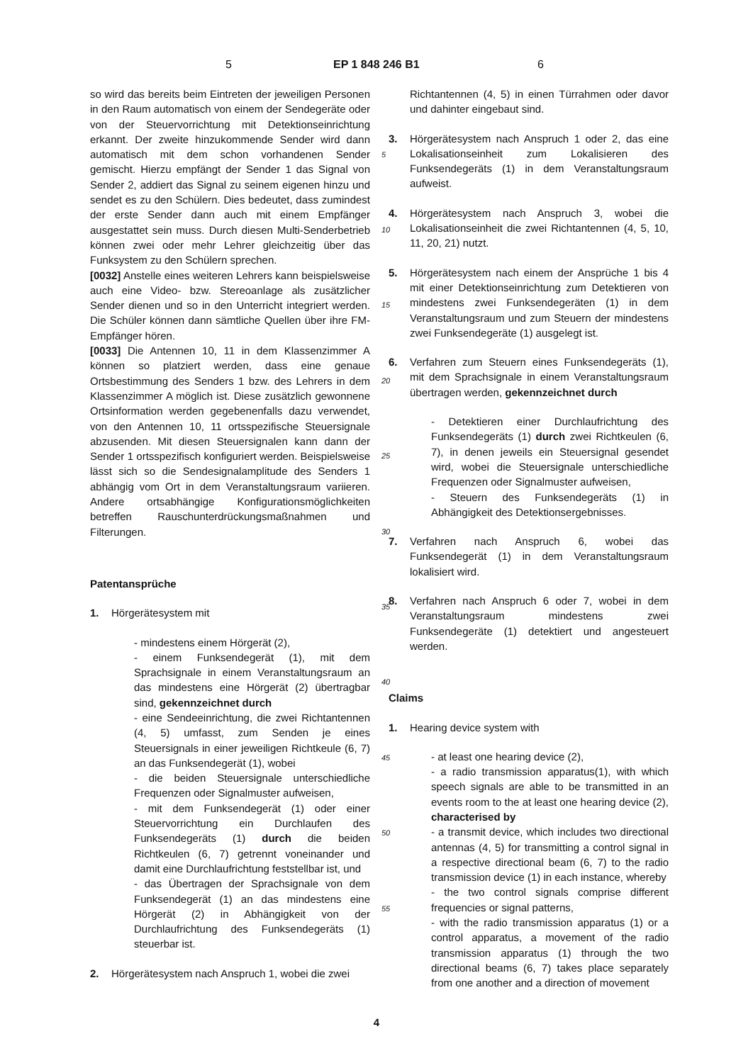5 EP 1 848 246 B1 6
5
10
15
20
25
30
35
40
45
50
55
so wird das bereits beim Eintreten der jeweiligen Personen in den Raum automatisch von einem der Sendegeräte oder von der Steuervorrichtung mit Detektionseinrichtung erkannt. Der zweite hinzukommende Sender wird dann automatisch mit dem schon vorhandenen Sender gemischt. Hierzu empfängt der Sender 1 das Signal von Sender 2, addiert das Signal zu seinem eigenen hinzu und sendet es zu den Schülern. Dies bedeutet, dass zumindest der erste Sender dann auch mit einem Empfänger ausgestattet sein muss. Durch diesen Multi-Senderbetrieb können zwei oder mehr Lehrer gleichzeitig über das Funksystem zu den Schülern sprechen.
[0032] Anstelle eines weiteren Lehrers kann beispielsweise auch eine Video- bzw. Stereoanlage als zusätzlicher Sender dienen und so in den Unterricht integriert werden. Die Schüler können dann sämtliche Quellen über ihre FM-Empfänger hören.
[0033] Die Antennen 10, 11 in dem Klassenzimmer A können so platziert werden, dass eine genaue Ortsbestimmung des Senders 1 bzw. des Lehrers in dem Klassenzimmer A möglich ist. Diese zusätzlich gewonnene Ortsinformation werden gegebenenfalls dazu verwendet, von den Antennen 10, 11 ortsspezifische Steuersignale abzusenden. Mit diesen Steuersignalen kann dann der Sender 1 ortsspezifisch konfiguriert werden. Beispielsweise lässt sich so die Sendesignalamplitude des Senders 1 abhängig vom Ort in dem Veranstaltungsraum variieren. Andere ortsabhängige Konfigurationsmöglichkeiten betreffen Rauschunterdrückungsmaßnahmen und Filterungen.
Patentansprüche
1. Hörgerätesystem mit
- mindestens einem Hörgerät (2),
- einem Funksendegerät (1), mit dem Sprachsignale in einem Veranstaltungsraum an das mindestens eine Hörgerät (2) übertragbar sind, gekennzeichnet durch
- eine Sendeeinrichtung, die zwei Richtantennen (4, 5) umfasst, zum Senden je eines Steuersignals in einer jeweiligen Richtkeule (6, 7) an das Funksendegerät (1), wobei
- die beiden Steuersignale unterschiedliche Frequenzen oder Signalmuster aufweisen,
- mit dem Funksendegerät (1) oder einer Steuervorrichtung ein Durchlaufen des Funksendegeräts (1) durch die beiden Richtkeulen (6, 7) getrennt voneinander und damit eine Durchlaufrichtung feststellbar ist, und
- das Übertragen der Sprachsignale von dem Funksendegerät (1) an das mindestens eine Hörgerät (2) in Abhängigkeit von der Durchlaufrichtung des Funksendegeräts (1) steuerbar ist.
2. Hörgerätesystem nach Anspruch 1, wobei die zwei
Richtantennen (4, 5) in einen Türrahmen oder davor und dahinter eingebaut sind.
3. Hörgerätesystem nach Anspruch 1 oder 2, das eine Lokalisationseinheit zum Lokalisieren des Funksendegeräts (1) in dem Veranstaltungsraum aufweist.
4. Hörgerätesystem nach Anspruch 3, wobei die Lokalisationseinheit die zwei Richtantennen (4, 5, 10, 11, 20, 21) nutzt.
5. Hörgerätesystem nach einem der Ansprüche 1 bis 4 mit einer Detektionseinrichtung zum Detektieren von mindestens zwei Funksendegeräten (1) in dem Veranstaltungsraum und zum Steuern der mindestens zwei Funksendegeräte (1) ausgelegt ist.
6. Verfahren zum Steuern eines Funksendegeräts (1), mit dem Sprachsignale in einem Veranstaltungsraum übertragen werden, gekennzeichnet durch
- Detektieren einer Durchlaufrichtung des Funksendegeräts (1) durch zwei Richtkeulen (6, 7), in denen jeweils ein Steuersignal gesendet wird, wobei die Steuersignale unterschiedliche Frequenzen oder Signalmuster aufweisen,
- Steuern des Funksendegeräts (1) in Abhängigkeit des Detektionsergebnisses.
7. Verfahren nach Anspruch 6, wobei das Funksendegerät (1) in dem Veranstaltungsraum lokalisiert wird.
8. Verfahren nach Anspruch 6 oder 7, wobei in dem Veranstaltungsraum mindestens zwei Funksendegeräte (1) detektiert und angesteuert werden.
Claims
1. Hearing device system with
- at least one hearing device (2),
- a radio transmission apparatus(1), with which speech signals are able to be transmitted in an events room to the at least one hearing device (2), characterised by
- a transmit device, which includes two directional antennas (4, 5) for transmitting a control signal in a respective directional beam (6, 7) to the radio transmission device (1) in each instance, whereby
- the two control signals comprise different frequencies or signal patterns,
- with the radio transmission apparatus (1) or a control apparatus, a movement of the radio transmission apparatus (1) through the two directional beams (6, 7) takes place separately from one another and a direction of movement
4